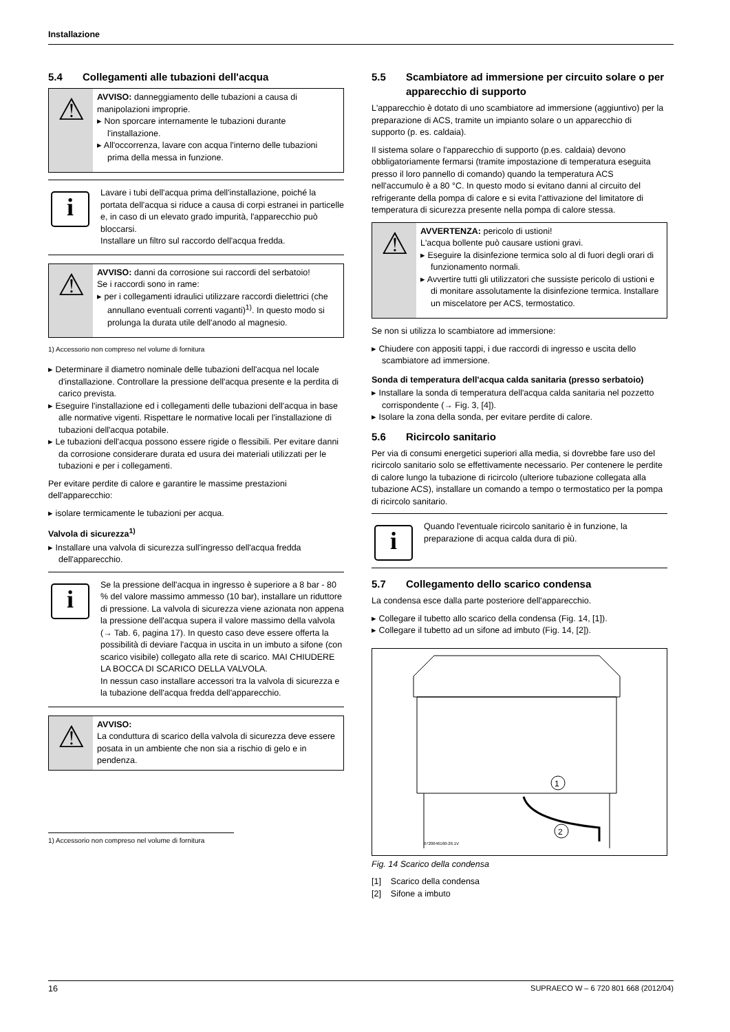Installazione
5.4 Collegamenti alle tubazioni dell'acqua
⚠
AVVISO: danneggiamento delle tubazioni a causa di manipolazioni improprie.
Non sporcare internamente le tubazioni durante l'installazione.
All'occorrenza, lavare con acqua l'interno delle tubazioni prima della messa in funzione.
i
Lavare i tubi dell'acqua prima dell'installazione, poiché la portata dell'acqua si riduce a causa di corpi estranei in particelle e, in caso di un elevato grado impurità, l'apparecchio può bloccarsi.
Installare un filtro sul raccordo dell'acqua fredda.
⚠
AVVISO: danni da corrosione sui raccordi del serbatoio!
Se i raccordi sono in rame:
per i collegamenti idraulici utilizzare raccordi dielettrici (che annullano eventuali correnti vaganti)<sup>1)</sup>. In questo modo si prolunga la durata utile dell'anodo al magnesio.
1) Accessorio non compreso nel volume di fornitura
Determinare il diametro nominale delle tubazioni dell'acqua nel locale d'installazione. Controllare la pressione dell'acqua presente e la perdita di carico prevista.
Eseguire l'installazione ed i collegamenti delle tubazioni dell'acqua in base alle normative vigenti. Rispettare le normative locali per l'installazione di tubazioni dell'acqua potabile.
Le tubazioni dell'acqua possono essere rigide o flessibili. Per evitare danni da corrosione considerare durata ed usura dei materiali utilizzati per le tubazioni e per i collegamenti.
Per evitare perdite di calore e garantire le massime prestazioni dell'apparecchio:
isolare termicamente le tubazioni per acqua.
Valvola di sicurezza<sup>1)</sup>
Installare una valvola di sicurezza sull'ingresso dell'acqua fredda dell'apparecchio.
i
Se la pressione dell'acqua in ingresso è superiore a 8 bar - 80 % del valore massimo ammesso (10 bar), installare un riduttore di pressione. La valvola di sicurezza viene azionata non appena la pressione dell'acqua supera il valore massimo della valvola (→ Tab. 6, pagina 17). In questo caso deve essere offerta la possibilità di deviare l'acqua in uscita in un imbuto a sifone (con scarico visibile) collegato alla rete di scarico. MAI CHIUDERE LA BOCCA DI SCARICO DELLA VALVOLA.
In nessun caso installare accessori tra la valvola di sicurezza e la tubazione dell'acqua fredda dell'apparecchio.
⚠
AVVISO:
La conduttura di scarico della valvola di sicurezza deve essere posata in un ambiente che non sia a rischio di gelo e in pendenza.
1) Accessorio non compreso nel volume di fornitura
5.5 Scambiatore ad immersione per circuito solare o per apparecchio di supporto
L'apparecchio è dotato di uno scambiatore ad immersione (aggiuntivo) per la preparazione di ACS, tramite un impianto solare o un apparecchio di supporto (p. es. caldaia).
Il sistema solare o l'apparecchio di supporto (p.es. caldaia) devono obbligatoriamente fermarsi (tramite impostazione di temperatura eseguita presso il loro pannello di comando) quando la temperatura ACS nell'accumulo è a 80 °C. In questo modo si evitano danni al circuito del refrigerante della pompa di calore e si evita l'attivazione del limitatore di temperatura di sicurezza presente nella pompa di calore stessa.
⚠
AVVERTENZA: pericolo di ustioni!
L'acqua bollente può causare ustioni gravi.
Eseguire la disinfezione termica solo al di fuori degli orari di funzionamento normali.
Avvertire tutti gli utilizzatori che sussiste pericolo di ustioni e di monitare assolutamente la disinfezione termica. Installare un miscelatore per ACS, termostatico.
Se non si utilizza lo scambiatore ad immersione:
Chiudere con appositi tappi, i due raccordi di ingresso e uscita dello scambiatore ad immersione.
Sonda di temperatura dell'acqua calda sanitaria (presso serbatoio)
Installare la sonda di temperatura dell'acqua calda sanitaria nel pozzetto corrispondente (→ Fig. 3, [4]).
Isolare la zona della sonda, per evitare perdite di calore.
5.6 Ricircolo sanitario
Per via di consumi energetici superiori alla media, si dovrebbe fare uso del ricircolo sanitario solo se effettivamente necessario. Per contenere le perdite di calore lungo la tubazione di ricircolo (ulteriore tubazione collegata alla tubazione ACS), installare un comando a tempo o termostatico per la pompa di ricircolo sanitario.
i
Quando l'eventuale ricircolo sanitario è in funzione, la preparazione di acqua calda dura di più.
5.7 Collegamento dello scarico condensa
La condensa esce dalla parte posteriore dell'apparecchio.
Collegare il tubetto allo scarico della condensa (Fig. 14, [1]).
Collegare il tubetto ad un sifone ad imbuto (Fig. 14, [2]).
1
2
6720646160-26.1V
Fig. 14 Scarico della condensa
[1] Scarico della condensa
[2] Sifone a imbuto
16 SUPRAECO W – 6 720 801 668 (2012/04)